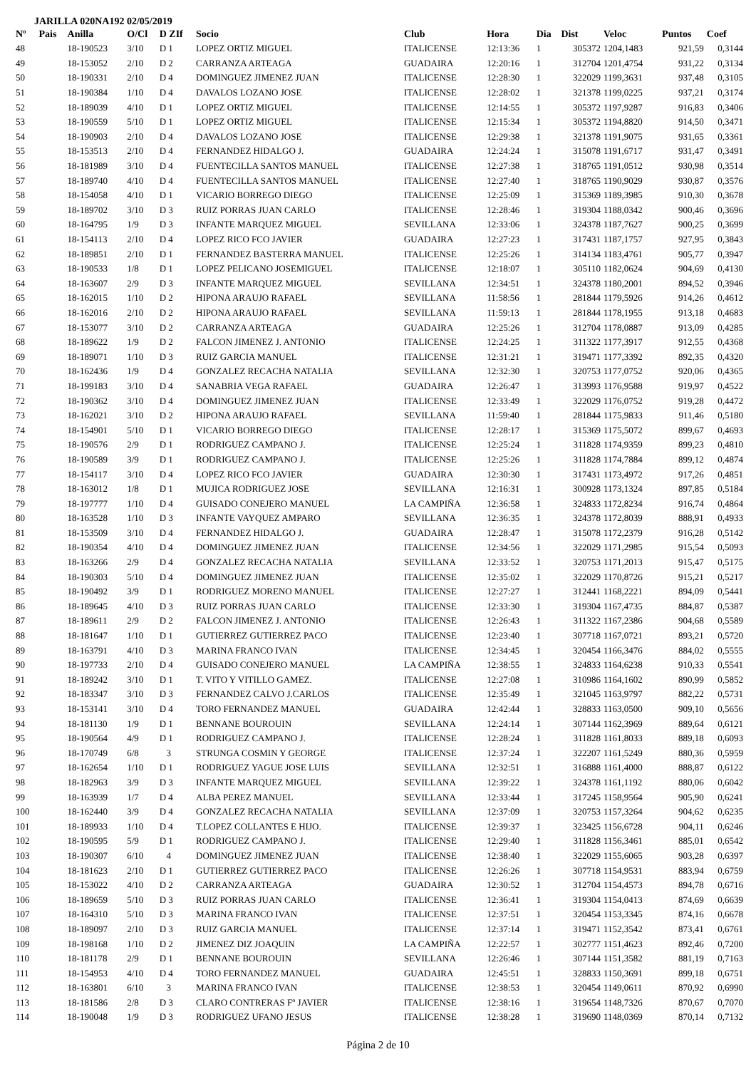JARILLA 020NA192 02/05/2019
| Nº | Pais | Anilla | O/Cl | D ZIf | Socio | Club | Hora | Dia | Dist | Veloc | Puntos | Coef |
| --- | --- | --- | --- | --- | --- | --- | --- | --- | --- | --- | --- | --- |
| 48 | | 18-190523 | 3/10 | D 1 | LOPEZ ORTIZ MIGUEL | ITALICENSE | 12:13:36 | 1 | 305372 | 1204,1483 | 921,59 | 0,3144 |
| 49 | | 18-153052 | 2/10 | D 2 | CARRANZA ARTEAGA | GUADAIRA | 12:20:16 | 1 | 312704 | 1201,4754 | 931,22 | 0,3134 |
| 50 | | 18-190331 | 2/10 | D 4 | DOMINGUEZ JIMENEZ JUAN | ITALICENSE | 12:28:30 | 1 | 322029 | 1199,3631 | 937,48 | 0,3105 |
| 51 | | 18-190384 | 1/10 | D 4 | DAVALOS LOZANO JOSE | ITALICENSE | 12:28:02 | 1 | 321378 | 1199,0225 | 937,21 | 0,3174 |
| 52 | | 18-189039 | 4/10 | D 1 | LOPEZ ORTIZ MIGUEL | ITALICENSE | 12:14:55 | 1 | 305372 | 1197,9287 | 916,83 | 0,3406 |
| 53 | | 18-190559 | 5/10 | D 1 | LOPEZ ORTIZ MIGUEL | ITALICENSE | 12:15:34 | 1 | 305372 | 1194,8820 | 914,50 | 0,3471 |
| 54 | | 18-190903 | 2/10 | D 4 | DAVALOS LOZANO JOSE | ITALICENSE | 12:29:38 | 1 | 321378 | 1191,9075 | 931,65 | 0,3361 |
| 55 | | 18-153513 | 2/10 | D 4 | FERNANDEZ HIDALGO J. | GUADAIRA | 12:24:24 | 1 | 315078 | 1191,6717 | 931,47 | 0,3491 |
| 56 | | 18-181989 | 3/10 | D 4 | FUENTECILLA SANTOS MANUEL | ITALICENSE | 12:27:38 | 1 | 318765 | 1191,0512 | 930,98 | 0,3514 |
| 57 | | 18-189740 | 4/10 | D 4 | FUENTECILLA SANTOS MANUEL | ITALICENSE | 12:27:40 | 1 | 318765 | 1190,9029 | 930,87 | 0,3576 |
| 58 | | 18-154058 | 4/10 | D 1 | VICARIO BORREGO DIEGO | ITALICENSE | 12:25:09 | 1 | 315369 | 1189,3985 | 910,30 | 0,3678 |
| 59 | | 18-189702 | 3/10 | D 3 | RUIZ PORRAS JUAN CARLO | ITALICENSE | 12:28:46 | 1 | 319304 | 1188,0342 | 900,46 | 0,3696 |
| 60 | | 18-164795 | 1/9 | D 3 | INFANTE MARQUEZ MIGUEL | SEVILLANA | 12:33:06 | 1 | 324378 | 1187,7627 | 900,25 | 0,3699 |
| 61 | | 18-154113 | 2/10 | D 4 | LOPEZ RICO FCO JAVIER | GUADAIRA | 12:27:23 | 1 | 317431 | 1187,1757 | 927,95 | 0,3843 |
| 62 | | 18-189851 | 2/10 | D 1 | FERNANDEZ BASTERRA MANUEL | ITALICENSE | 12:25:26 | 1 | 314134 | 1183,4761 | 905,77 | 0,3947 |
| 63 | | 18-190533 | 1/8 | D 1 | LOPEZ PELICANO JOSEMIGUEL | ITALICENSE | 12:18:07 | 1 | 305110 | 1182,0624 | 904,69 | 0,4130 |
| 64 | | 18-163607 | 2/9 | D 3 | INFANTE MARQUEZ MIGUEL | SEVILLANA | 12:34:51 | 1 | 324378 | 1180,2001 | 894,52 | 0,3946 |
| 65 | | 18-162015 | 1/10 | D 2 | HIPONA ARAUJO RAFAEL | SEVILLANA | 11:58:56 | 1 | 281844 | 1179,5926 | 914,26 | 0,4612 |
| 66 | | 18-162016 | 2/10 | D 2 | HIPONA ARAUJO RAFAEL | SEVILLANA | 11:59:13 | 1 | 281844 | 1178,1955 | 913,18 | 0,4683 |
| 67 | | 18-153077 | 3/10 | D 2 | CARRANZA ARTEAGA | GUADAIRA | 12:25:26 | 1 | 312704 | 1178,0887 | 913,09 | 0,4285 |
| 68 | | 18-189622 | 1/9 | D 2 | FALCON JIMENEZ J. ANTONIO | ITALICENSE | 12:24:25 | 1 | 311322 | 1177,3917 | 912,55 | 0,4368 |
| 69 | | 18-189071 | 1/10 | D 3 | RUIZ GARCIA MANUEL | ITALICENSE | 12:31:21 | 1 | 319471 | 1177,3392 | 892,35 | 0,4320 |
| 70 | | 18-162436 | 1/9 | D 4 | GONZALEZ RECACHA NATALIA | SEVILLANA | 12:32:30 | 1 | 320753 | 1177,0752 | 920,06 | 0,4365 |
| 71 | | 18-199183 | 3/10 | D 4 | SANABRIA VEGA RAFAEL | GUADAIRA | 12:26:47 | 1 | 313993 | 1176,9588 | 919,97 | 0,4522 |
| 72 | | 18-190362 | 3/10 | D 4 | DOMINGUEZ JIMENEZ JUAN | ITALICENSE | 12:33:49 | 1 | 322029 | 1176,0752 | 919,28 | 0,4472 |
| 73 | | 18-162021 | 3/10 | D 2 | HIPONA ARAUJO RAFAEL | SEVILLANA | 11:59:40 | 1 | 281844 | 1175,9833 | 911,46 | 0,5180 |
| 74 | | 18-154901 | 5/10 | D 1 | VICARIO BORREGO DIEGO | ITALICENSE | 12:28:17 | 1 | 315369 | 1175,5072 | 899,67 | 0,4693 |
| 75 | | 18-190576 | 2/9 | D 1 | RODRIGUEZ CAMPANO J. | ITALICENSE | 12:25:24 | 1 | 311828 | 1174,9359 | 899,23 | 0,4810 |
| 76 | | 18-190589 | 3/9 | D 1 | RODRIGUEZ CAMPANO J. | ITALICENSE | 12:25:26 | 1 | 311828 | 1174,7884 | 899,12 | 0,4874 |
| 77 | | 18-154117 | 3/10 | D 4 | LOPEZ RICO FCO JAVIER | GUADAIRA | 12:30:30 | 1 | 317431 | 1173,4972 | 917,26 | 0,4851 |
| 78 | | 18-163012 | 1/8 | D 1 | MUJICA RODRIGUEZ JOSE | SEVILLANA | 12:16:31 | 1 | 300928 | 1173,1324 | 897,85 | 0,5184 |
| 79 | | 18-197777 | 1/10 | D 4 | GUISADO CONEJERO MANUEL | LA CAMPIÑA | 12:36:58 | 1 | 324833 | 1172,8234 | 916,74 | 0,4864 |
| 80 | | 18-163528 | 1/10 | D 3 | INFANTE VAYQUEZ AMPARO | SEVILLANA | 12:36:35 | 1 | 324378 | 1172,8039 | 888,91 | 0,4933 |
| 81 | | 18-153509 | 3/10 | D 4 | FERNANDEZ HIDALGO J. | GUADAIRA | 12:28:47 | 1 | 315078 | 1172,2379 | 916,28 | 0,5142 |
| 82 | | 18-190354 | 4/10 | D 4 | DOMINGUEZ JIMENEZ JUAN | ITALICENSE | 12:34:56 | 1 | 322029 | 1171,2985 | 915,54 | 0,5093 |
| 83 | | 18-163266 | 2/9 | D 4 | GONZALEZ RECACHA NATALIA | SEVILLANA | 12:33:52 | 1 | 320753 | 1171,2013 | 915,47 | 0,5175 |
| 84 | | 18-190303 | 5/10 | D 4 | DOMINGUEZ JIMENEZ JUAN | ITALICENSE | 12:35:02 | 1 | 322029 | 1170,8726 | 915,21 | 0,5217 |
| 85 | | 18-190492 | 3/9 | D 1 | RODRIGUEZ MORENO MANUEL | ITALICENSE | 12:27:27 | 1 | 312441 | 1168,2221 | 894,09 | 0,5441 |
| 86 | | 18-189645 | 4/10 | D 3 | RUIZ PORRAS JUAN CARLO | ITALICENSE | 12:33:30 | 1 | 319304 | 1167,4735 | 884,87 | 0,5387 |
| 87 | | 18-189611 | 2/9 | D 2 | FALCON JIMENEZ J. ANTONIO | ITALICENSE | 12:26:43 | 1 | 311322 | 1167,2386 | 904,68 | 0,5589 |
| 88 | | 18-181647 | 1/10 | D 1 | GUTIERREZ GUTIERREZ PACO | ITALICENSE | 12:23:40 | 1 | 307718 | 1167,0721 | 893,21 | 0,5720 |
| 89 | | 18-163791 | 4/10 | D 3 | MARINA FRANCO IVAN | ITALICENSE | 12:34:45 | 1 | 320454 | 1166,3476 | 884,02 | 0,5555 |
| 90 | | 18-197733 | 2/10 | D 4 | GUISADO CONEJERO MANUEL | LA CAMPIÑA | 12:38:55 | 1 | 324833 | 1164,6238 | 910,33 | 0,5541 |
| 91 | | 18-189242 | 3/10 | D 1 | T. VITO Y VITILLO GAMEZ. | ITALICENSE | 12:27:08 | 1 | 310986 | 1164,1602 | 890,99 | 0,5852 |
| 92 | | 18-183347 | 3/10 | D 3 | FERNANDEZ CALVO J.CARLOS | ITALICENSE | 12:35:49 | 1 | 321045 | 1163,9797 | 882,22 | 0,5731 |
| 93 | | 18-153141 | 3/10 | D 4 | TORO FERNANDEZ MANUEL | GUADAIRA | 12:42:44 | 1 | 328833 | 1163,0500 | 909,10 | 0,5656 |
| 94 | | 18-181130 | 1/9 | D 1 | BENNANE BOUROUIN | SEVILLANA | 12:24:14 | 1 | 307144 | 1162,3969 | 889,64 | 0,6121 |
| 95 | | 18-190564 | 4/9 | D 1 | RODRIGUEZ CAMPANO J. | ITALICENSE | 12:28:24 | 1 | 311828 | 1161,8033 | 889,18 | 0,6093 |
| 96 | | 18-170749 | 6/8 | 3 | STRUNGA COSMIN Y GEORGE | ITALICENSE | 12:37:24 | 1 | 322207 | 1161,5249 | 880,36 | 0,5959 |
| 97 | | 18-162654 | 1/10 | D 1 | RODRIGUEZ YAGUE JOSE LUIS | SEVILLANA | 12:32:51 | 1 | 316888 | 1161,4000 | 888,87 | 0,6122 |
| 98 | | 18-182963 | 3/9 | D 3 | INFANTE MARQUEZ MIGUEL | SEVILLANA | 12:39:22 | 1 | 324378 | 1161,1192 | 880,06 | 0,6042 |
| 99 | | 18-163939 | 1/7 | D 4 | ALBA PEREZ MANUEL | SEVILLANA | 12:33:44 | 1 | 317245 | 1158,9564 | 905,90 | 0,6241 |
| 100 | | 18-162440 | 3/9 | D 4 | GONZALEZ RECACHA NATALIA | SEVILLANA | 12:37:09 | 1 | 320753 | 1157,3264 | 904,62 | 0,6235 |
| 101 | | 18-189933 | 1/10 | D 4 | T.LOPEZ COLLANTES E HIJO. | ITALICENSE | 12:39:37 | 1 | 323425 | 1156,6728 | 904,11 | 0,6246 |
| 102 | | 18-190595 | 5/9 | D 1 | RODRIGUEZ CAMPANO J. | ITALICENSE | 12:29:40 | 1 | 311828 | 1156,3461 | 885,01 | 0,6542 |
| 103 | | 18-190307 | 6/10 | 4 | DOMINGUEZ JIMENEZ JUAN | ITALICENSE | 12:38:40 | 1 | 322029 | 1155,6065 | 903,28 | 0,6397 |
| 104 | | 18-181623 | 2/10 | D 1 | GUTIERREZ GUTIERREZ PACO | ITALICENSE | 12:26:26 | 1 | 307718 | 1154,9531 | 883,94 | 0,6759 |
| 105 | | 18-153022 | 4/10 | D 2 | CARRANZA ARTEAGA | GUADAIRA | 12:30:52 | 1 | 312704 | 1154,4573 | 894,78 | 0,6716 |
| 106 | | 18-189659 | 5/10 | D 3 | RUIZ PORRAS JUAN CARLO | ITALICENSE | 12:36:41 | 1 | 319304 | 1154,0413 | 874,69 | 0,6639 |
| 107 | | 18-164310 | 5/10 | D 3 | MARINA FRANCO IVAN | ITALICENSE | 12:37:51 | 1 | 320454 | 1153,3345 | 874,16 | 0,6678 |
| 108 | | 18-189097 | 2/10 | D 3 | RUIZ GARCIA MANUEL | ITALICENSE | 12:37:14 | 1 | 319471 | 1152,3542 | 873,41 | 0,6761 |
| 109 | | 18-198168 | 1/10 | D 2 | JIMENEZ DIZ JOAQUIN | LA CAMPIÑA | 12:22:57 | 1 | 302777 | 1151,4623 | 892,46 | 0,7200 |
| 110 | | 18-181178 | 2/9 | D 1 | BENNANE BOUROUIN | SEVILLANA | 12:26:46 | 1 | 307144 | 1151,3582 | 881,19 | 0,7163 |
| 111 | | 18-154953 | 4/10 | D 4 | TORO FERNANDEZ MANUEL | GUADAIRA | 12:45:51 | 1 | 328833 | 1150,3691 | 899,18 | 0,6751 |
| 112 | | 18-163801 | 6/10 | 3 | MARINA FRANCO IVAN | ITALICENSE | 12:38:53 | 1 | 320454 | 1149,0611 | 870,92 | 0,6990 |
| 113 | | 18-181586 | 2/8 | D 3 | CLARO CONTRERAS Fº JAVIER | ITALICENSE | 12:38:16 | 1 | 319654 | 1148,7326 | 870,67 | 0,7070 |
| 114 | | 18-190048 | 1/9 | D 3 | RODRIGUEZ UFANO JESUS | ITALICENSE | 12:38:28 | 1 | 319690 | 1148,0369 | 870,14 | 0,7132 |
Página 2 de 10